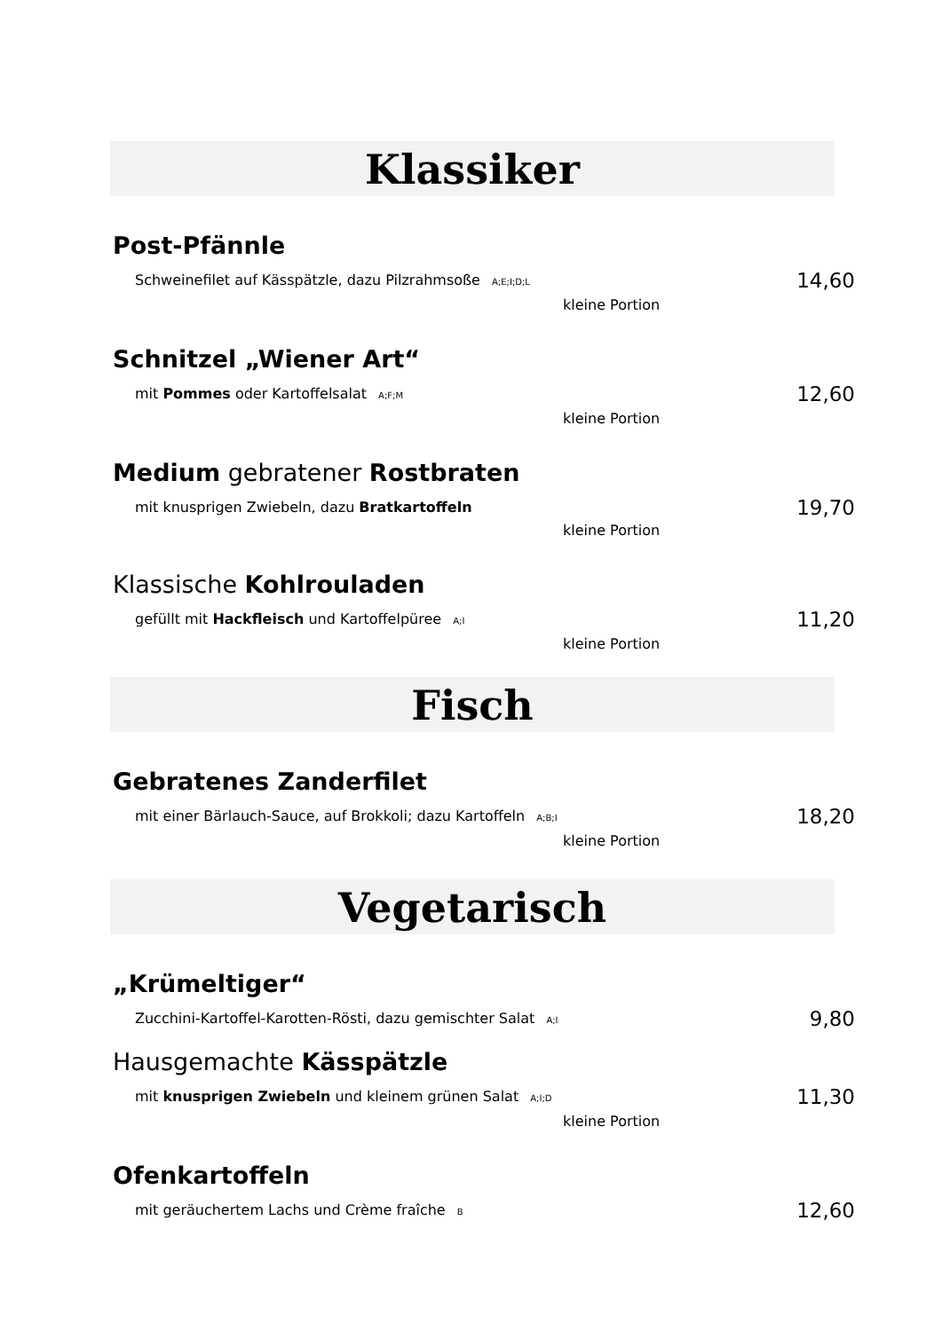Klassiker
Post-Pfännle
Schweinefilet auf Kässpätzle, dazu Pilzrahmsoße A;E;I;D;L 14,60
kleine Portion
Schnitzel „Wiener Art“
mit Pommes oder Kartoffelsalat A;F;M 12,60
kleine Portion
Medium gebratener Rostbraten
mit knusprigen Zwiebeln, dazu Bratkartoffeln 19,70
kleine Portion
Klassische Kohlrouladen
gefüllt mit Hackfleisch und Kartoffelpüree A;I 11,20
kleine Portion
Fisch
Gebratenes Zanderfilet
mit einer Bärlauch-Sauce, auf Brokkoli; dazu Kartoffeln A;B;I 18,20
kleine Portion
Vegetarisch
„Krümeltiger“
Zucchini-Kartoffel-Karotten-Rösti, dazu gemischter Salat A;I 9,80
Hausgemachte Kässpätzle
mit knusprigen Zwiebeln und kleinem grünen Salat A;I;D 11,30
kleine Portion
Ofenkartoffeln
mit geräuchertem Lachs und Crème fraîche B 12,60